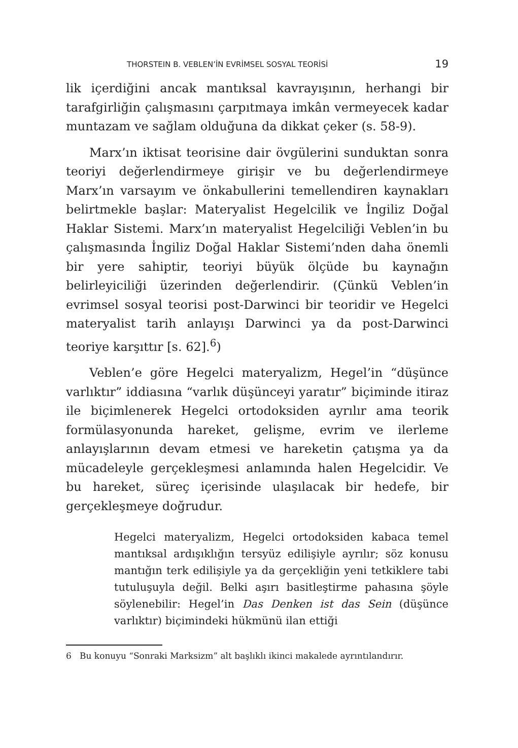THORSTEIN B. VEBLEN’İN EVRİMSEL SOSYAL TEORİSİ 19
lik içerdiğini ancak mantıksal kavrayışının, herhangi bir tarafgirliğin çalışmasını çarpıtmaya imkân vermeyecek kadar muntazam ve sağlam olduğuna da dikkat çeker (s. 58-9).
Marx’ın iktisat teorisine dair övgülerini sunduktan sonra teoriyi değerlendirmeye girişir ve bu değerlendirmeye Marx’ın varsayım ve önkabullerini temellendiren kaynakları belirtmekle başlar: Materyalist Hegelcilik ve İngiliz Doğal Haklar Sistemi. Marx’ın materyalist Hegelciliği Veblen’in bu çalışmasında İngiliz Doğal Haklar Sistemi’nden daha önemli bir yere sahiptir, teoriyi büyük ölçüde bu kaynağın belirleyiciliği üzerinden değerlendirir. (Çünkü Veblen’in evrimsel sosyal teorisi post-Darwinci bir teoridir ve Hegelci materyalist tarih anlayışı Darwinci ya da post-Darwinci teoriye karşıttır [s. 62].<sup>6</sup>)
Veblen’e göre Hegelci materyalizm, Hegel’in “düşünce varlıktır” iddiasına “varlık düşünceyi yaratır” biçiminde itiraz ile biçimlenerek Hegelci ortodoksiden ayrılır ama teorik formülasyonunda hareket, gelişme, evrim ve ilerleme anlayışlarının devam etmesi ve hareketin çatışma ya da mücadeleyle gerçekleşmesi anlamında halen Hegelcidir. Ve bu hareket, süreç içerisinde ulaşılacak bir hedefe, bir gerçekleşmeye doğrudur.
Hegelci materyalizm, Hegelci ortodoksiden kabaca temel mantıksal ardışıklığın tersyüz edilişiyle ayrılır; söz konusu mantığın terk edilişiyle ya da gerçekliğin yeni tetkiklere tabi tutuluşuyla değil. Belki aşırı basitleştirme pahasına şöyle söylenebilir: Hegel’in Das Denken ist das Sein (düşünce varlıktır) biçimindeki hükmünü ilan ettiği
6 Bu konuyu “Sonraki Marksizm” alt başlıklı ikinci makalede ayrıntılandırır.